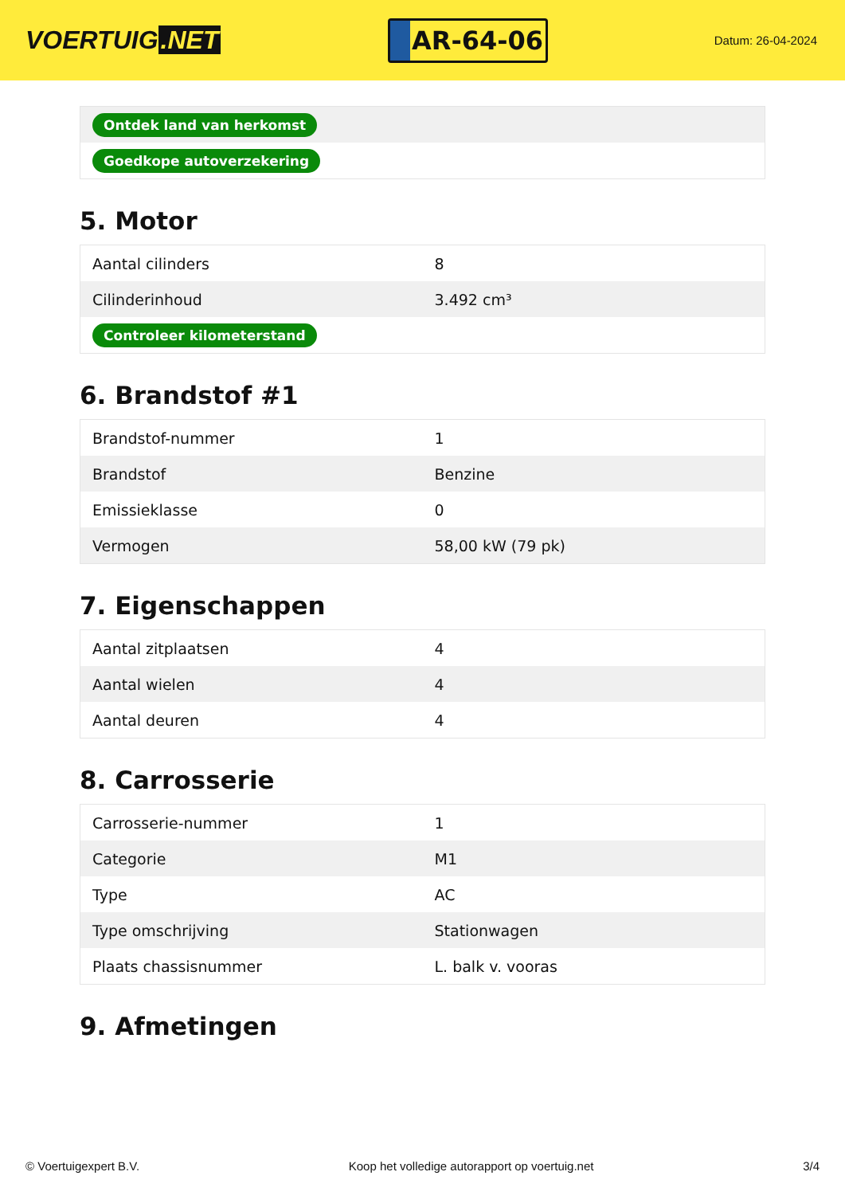VOERTUIG.NET
AR-64-06
Datum: 26-04-2024
| Ontdek land van herkomst |
| Goedkope autoverzekering |
5. Motor
| Aantal cilinders | 8 |
| Cilinderinhoud | 3.492 cm³ |
| Controleer kilometerstand | |
6. Brandstof #1
| Brandstof-nummer | 1 |
| Brandstof | Benzine |
| Emissieklasse | 0 |
| Vermogen | 58,00 kW (79 pk) |
7. Eigenschappen
| Aantal zitplaatsen | 4 |
| Aantal wielen | 4 |
| Aantal deuren | 4 |
8. Carrosserie
| Carrosserie-nummer | 1 |
| Categorie | M1 |
| Type | AC |
| Type omschrijving | Stationwagen |
| Plaats chassisnummer | L. balk v. vooras |
9. Afmetingen
© Voertuigexpert B.V. Koop het volledige autorapport op voertuig.net 3/4